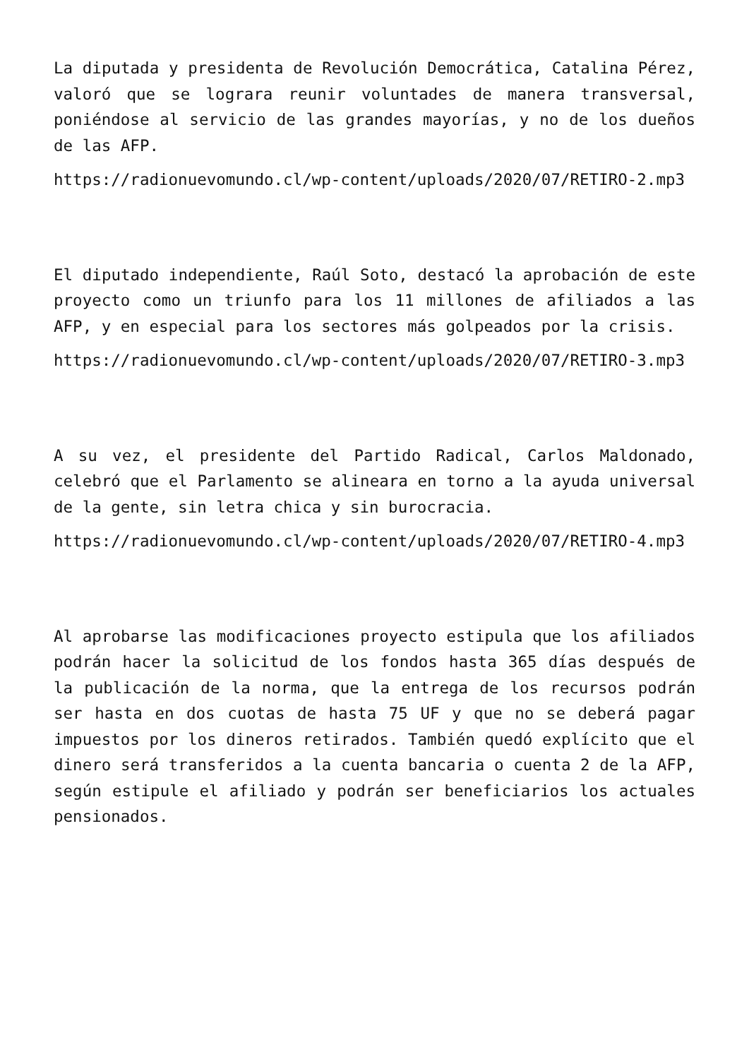La diputada y presidenta de Revolución Democrática, Catalina Pérez, valoró que se lograra reunir voluntades de manera transversal, poniéndose al servicio de las grandes mayorías, y no de los dueños de las AFP.
https://radionuevomundo.cl/wp-content/uploads/2020/07/RETIRO-2.mp3
El diputado independiente, Raúl Soto, destacó la aprobación de este proyecto como un triunfo para los 11 millones de afiliados a las AFP, y en especial para los sectores más golpeados por la crisis.
https://radionuevomundo.cl/wp-content/uploads/2020/07/RETIRO-3.mp3
A su vez, el presidente del Partido Radical, Carlos Maldonado, celebró que el Parlamento se alineara en torno a la ayuda universal de la gente, sin letra chica y sin burocracia.
https://radionuevomundo.cl/wp-content/uploads/2020/07/RETIRO-4.mp3
Al aprobarse las modificaciones proyecto estipula que los afiliados podrán hacer la solicitud de los fondos hasta 365 días después de la publicación de la norma, que la entrega de los recursos podrán ser hasta en dos cuotas de hasta 75 UF y que no se deberá pagar impuestos por los dineros retirados. También quedó explícito que el dinero será transferidos a la cuenta bancaria o cuenta 2 de la AFP, según estipule el afiliado y podrán ser beneficiarios los actuales pensionados.